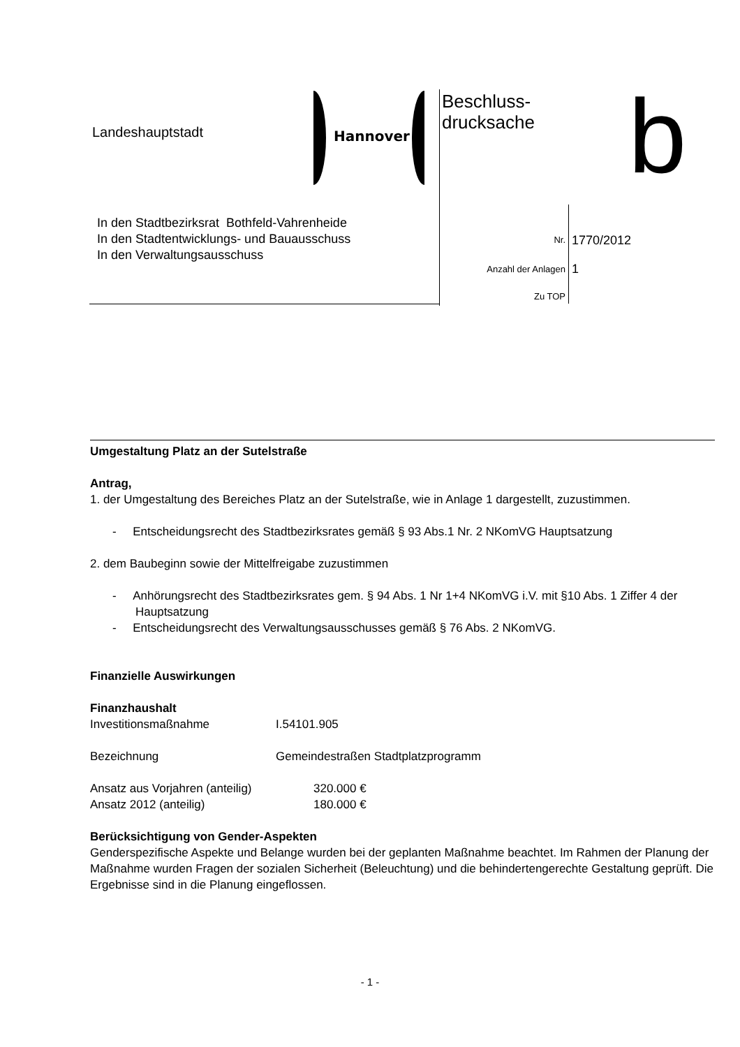Landeshauptstadt Hannover
Beschluss-
drucksache
b
In den Stadtbezirksrat Bothfeld-Vahrenheide
In den Stadtentwicklungs- und Bauausschuss
In den Verwaltungsausschuss
Nr. 1770/2012
Anzahl der Anlagen 1
Zu TOP
Umgestaltung Platz an der Sutelstraße
Antrag,
1. der Umgestaltung des Bereiches Platz an der Sutelstraße, wie in Anlage 1 dargestellt, zuzustimmen.
- Entscheidungsrecht des Stadtbezirksrates gemäß § 93 Abs.1 Nr. 2 NKomVG Hauptsatzung
2. dem Baubeginn sowie der Mittelfreigabe zuzustimmen
- Anhörungsrecht des Stadtbezirksrates gem. § 94 Abs. 1 Nr 1+4 NKomVG i.V. mit §10 Abs. 1 Ziffer 4 der Hauptsatzung
- Entscheidungsrecht des Verwaltungsausschusses gemäß § 76 Abs. 2 NKomVG.
Finanzielle Auswirkungen
Finanzhaushalt
Investitionsmaßnahme I.54101.905
Bezeichnung Gemeindestraßen Stadtplatzprogramm
Ansatz aus Vorjahren (anteilig) 320.000 €
Ansatz 2012 (anteilig) 180.000 €
Berücksichtigung von Gender-Aspekten
Genderspezifische Aspekte und Belange wurden bei der geplanten Maßnahme beachtet. Im Rahmen der Planung der Maßnahme wurden Fragen der sozialen Sicherheit (Beleuchtung) und die behindertengerechte Gestaltung geprüft. Die Ergebnisse sind in die Planung eingeflossen.
- 1 -